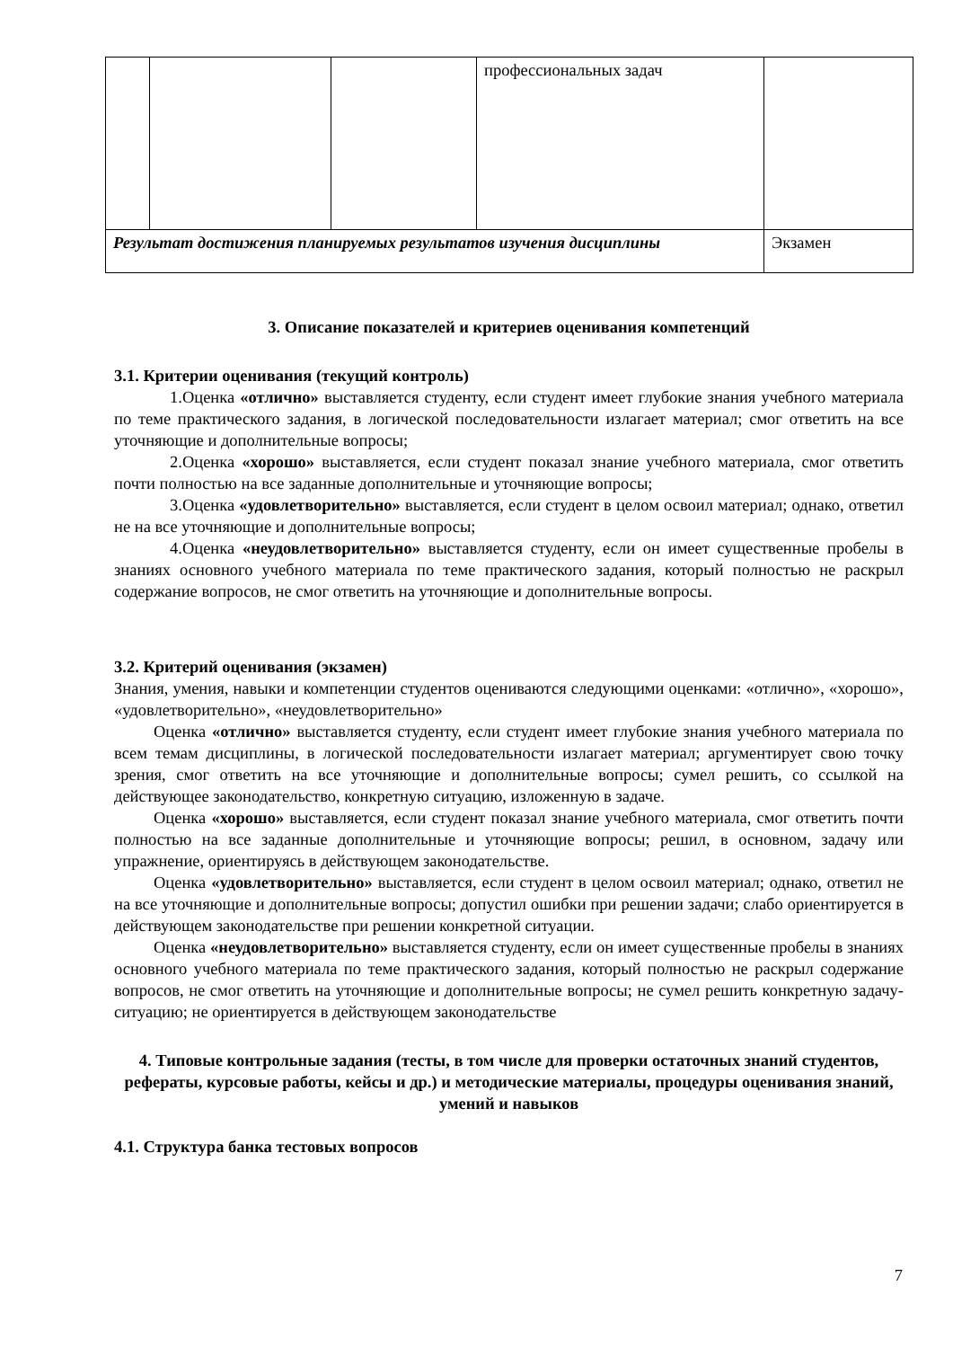| | | | профессиональных задач | |
| Результат достижения планируемых результатов изучения дисциплины | | | | Экзамен |
3. Описание показателей и критериев оценивания компетенций
3.1. Критерии оценивания (текущий контроль)
1.Оценка «отлично» выставляется студенту, если студент имеет глубокие знания учебного материала по теме практического задания, в логической последовательности излагает материал; смог ответить на все уточняющие и дополнительные вопросы;
2.Оценка «хорошо» выставляется, если студент показал знание учебного материала, смог ответить почти полностью на все заданные дополнительные и уточняющие вопросы;
3.Оценка «удовлетворительно» выставляется, если студент в целом освоил материал; однако, ответил не на все уточняющие и дополнительные вопросы;
4.Оценка «неудовлетворительно» выставляется студенту, если он имеет существенные пробелы в знаниях основного учебного материала по теме практического задания, который полностью не раскрыл содержание вопросов, не смог ответить на уточняющие и дополнительные вопросы.
3.2. Критерий оценивания (экзамен)
Знания, умения, навыки и компетенции студентов оцениваются следующими оценками: «отлично», «хорошо», «удовлетворительно», «неудовлетворительно»
Оценка «отлично» выставляется студенту, если студент имеет глубокие знания учебного материала по всем темам дисциплины, в логической последовательности излагает материал; аргументирует свою точку зрения, смог ответить на все уточняющие и дополнительные вопросы; сумел решить, со ссылкой на действующее законодательство, конкретную ситуацию, изложенную в задаче.
Оценка «хорошо» выставляется, если студент показал знание учебного материала, смог ответить почти полностью на все заданные дополнительные и уточняющие вопросы; решил, в основном, задачу или упражнение, ориентируясь в действующем законодательстве.
Оценка «удовлетворительно» выставляется, если студент в целом освоил материал; однако, ответил не на все уточняющие и дополнительные вопросы; допустил ошибки при решении задачи; слабо ориентируется в действующем законодательстве при решении конкретной ситуации.
Оценка «неудовлетворительно» выставляется студенту, если он имеет существенные пробелы в знаниях основного учебного материала по теме практического задания, который полностью не раскрыл содержание вопросов, не смог ответить на уточняющие и дополнительные вопросы; не сумел решить конкретную задачу-ситуацию; не ориентируется в действующем законодательстве
4. Типовые контрольные задания (тесты, в том числе для проверки остаточных знаний студентов, рефераты, курсовые работы, кейсы и др.) и методические материалы, процедуры оценивания знаний, умений и навыков
4.1. Структура банка тестовых вопросов
7